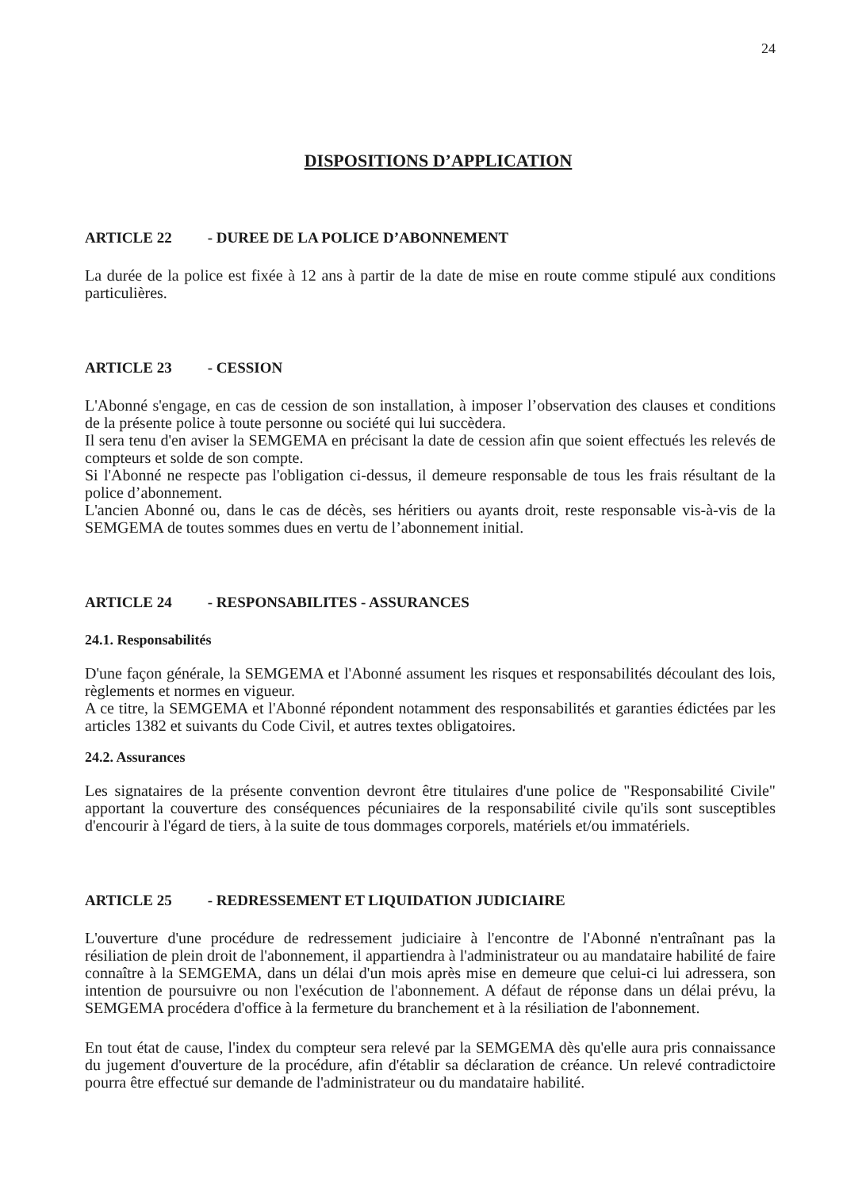24
DISPOSITIONS D’APPLICATION
ARTICLE 22 - DUREE DE LA POLICE D’ABONNEMENT
La durée de la police est fixée à 12 ans à partir de la date de mise en route comme stipulé aux conditions particulières.
ARTICLE 23 - CESSION
L'Abonné s'engage, en cas de cession de son installation, à imposer l’observation des clauses et conditions de la présente police à toute personne ou société qui lui succèdera.
Il sera tenu d'en aviser la SEMGEMA en précisant la date de cession afin que soient effectués les relevés de compteurs et solde de son compte.
Si l'Abonné ne respecte pas l'obligation ci-dessus, il demeure responsable de tous les frais résultant de la police d’abonnement.
L'ancien Abonné ou, dans le cas de décès, ses héritiers ou ayants droit, reste responsable vis-à-vis de la SEMGEMA de toutes sommes dues en vertu de l’abonnement initial.
ARTICLE 24 - RESPONSABILITES - ASSURANCES
24.1. Responsabilités
D'une façon générale, la SEMGEMA et l'Abonné assument les risques et responsabilités découlant des lois, règlements et normes en vigueur.
A ce titre, la SEMGEMA et l'Abonné répondent notamment des responsabilités et garanties édictées par les articles 1382 et suivants du Code Civil, et autres textes obligatoires.
24.2. Assurances
Les signataires de la présente convention devront être titulaires d'une police de "Responsabilité Civile" apportant la couverture des conséquences pécuniaires de la responsabilité civile qu'ils sont susceptibles d'encourir à l'égard de tiers, à la suite de tous dommages corporels, matériels et/ou immatériels.
ARTICLE 25 - REDRESSEMENT ET LIQUIDATION JUDICIAIRE
L'ouverture d'une procédure de redressement judiciaire à l'encontre de l'Abonné n'entraînant pas la résiliation de plein droit de l'abonnement, il appartiendra à l'administrateur ou au mandataire habilité de faire connaître à la SEMGEMA, dans un délai d'un mois après mise en demeure que celui-ci lui adressera, son intention de poursuivre ou non l'exécution de l'abonnement. A défaut de réponse dans un délai prévu, la SEMGEMA procédera d'office à la fermeture du branchement et à la résiliation de l'abonnement.
En tout état de cause, l'index du compteur sera relevé par la SEMGEMA dès qu'elle aura pris connaissance du jugement d'ouverture de la procédure, afin d'établir sa déclaration de créance. Un relevé contradictoire pourra être effectué sur demande de l'administrateur ou du mandataire habilité.